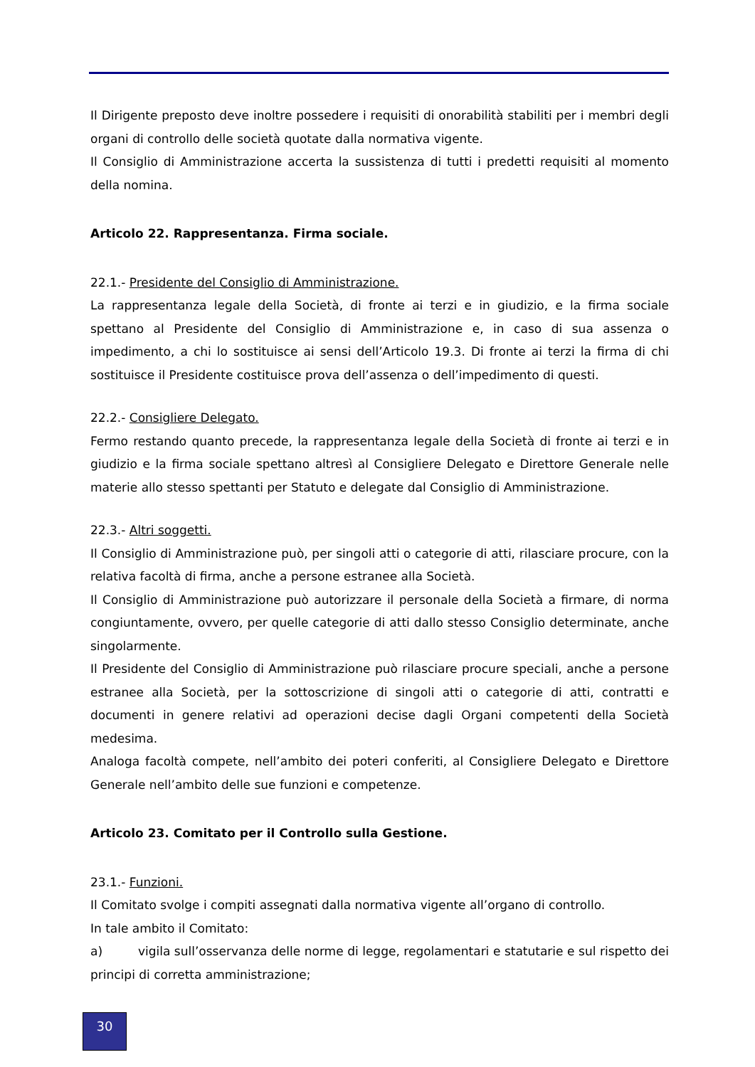Il Dirigente preposto deve inoltre possedere i requisiti di onorabilità stabiliti per i membri degli organi di controllo delle società quotate dalla normativa vigente.
Il Consiglio di Amministrazione accerta la sussistenza di tutti i predetti requisiti al momento della nomina.
Articolo 22. Rappresentanza. Firma sociale.
22.1.- Presidente del Consiglio di Amministrazione.
La rappresentanza legale della Società, di fronte ai terzi e in giudizio, e la firma sociale spettano al Presidente del Consiglio di Amministrazione e, in caso di sua assenza o impedimento, a chi lo sostituisce ai sensi dell’Articolo 19.3. Di fronte ai terzi la firma di chi sostituisce il Presidente costituisce prova dell’assenza o dell’impedimento di questi.
22.2.- Consigliere Delegato.
Fermo restando quanto precede, la rappresentanza legale della Società di fronte ai terzi e in giudizio e la firma sociale spettano altresì al Consigliere Delegato e Direttore Generale nelle materie allo stesso spettanti per Statuto e delegate dal Consiglio di Amministrazione.
22.3.- Altri soggetti.
Il Consiglio di Amministrazione può, per singoli atti o categorie di atti, rilasciare procure, con la relativa facoltà di firma, anche a persone estranee alla Società.
Il Consiglio di Amministrazione può autorizzare il personale della Società a firmare, di norma congiuntamente, ovvero, per quelle categorie di atti dallo stesso Consiglio determinate, anche singolarmente.
Il Presidente del Consiglio di Amministrazione può rilasciare procure speciali, anche a persone estranee alla Società, per la sottoscrizione di singoli atti o categorie di atti, contratti e documenti in genere relativi ad operazioni decise dagli Organi competenti della Società medesima.
Analoga facoltà compete, nell’ambito dei poteri conferiti, al Consigliere Delegato e Direttore Generale nell’ambito delle sue funzioni e competenze.
Articolo 23. Comitato per il Controllo sulla Gestione.
23.1.- Funzioni.
Il Comitato svolge i compiti assegnati dalla normativa vigente all’organo di controllo.
In tale ambito il Comitato:
a) vigila sull’osservanza delle norme di legge, regolamentari e statutarie e sul rispetto dei principi di corretta amministrazione;
30